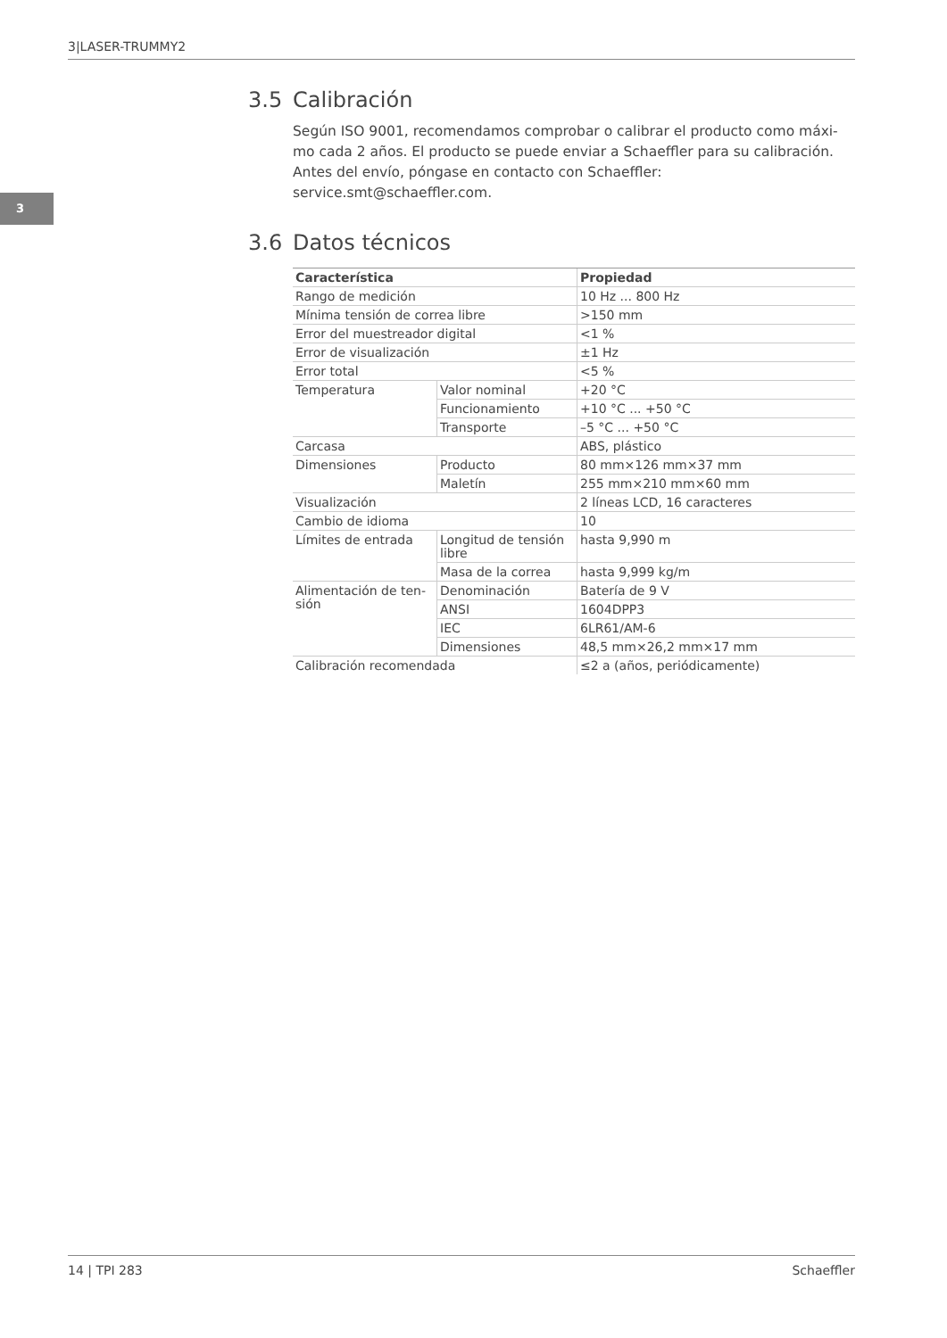3|LASER-TRUMMY2
3
3.5 Calibración
Según ISO 9001, recomendamos comprobar o calibrar el producto como máxi-mo cada 2 años. El producto se puede enviar a Schaeffler para su calibración. Antes del envío, póngase en contacto con Schaeffler: service.smt@schaeffler.com.
3.6 Datos técnicos
| Característica | | Propiedad |
| --- | --- | --- |
| Rango de medición | | 10 Hz ... 800 Hz |
| Mínima tensión de correa libre | | >150 mm |
| Error del muestreador digital | | <1 % |
| Error de visualización | | ±1 Hz |
| Error total | | <5 % |
| Temperatura | Valor nominal | +20 °C |
| | Funcionamiento | +10 °C ... +50 °C |
| | Transporte | –5 °C ... +50 °C |
| Carcasa | | ABS, plástico |
| Dimensiones | Producto | 80 mm×126 mm×37 mm |
| | Maletín | 255 mm×210 mm×60 mm |
| Visualización | | 2 líneas LCD, 16 caracteres |
| Cambio de idioma | | 10 |
| Límites de entrada | Longitud de tensión libre | hasta 9,990 m |
| | Masa de la correa | hasta 9,999 kg/m |
| Alimentación de ten-sión | Denominación | Batería de 9 V |
| | ANSI | 1604DPP3 |
| | IEC | 6LR61/AM-6 |
| | Dimensiones | 48,5 mm×26,2 mm×17 mm |
| Calibración recomendada | | ≤2 a (años, periódicamente) |
14 | TPI 283 Schaeffler